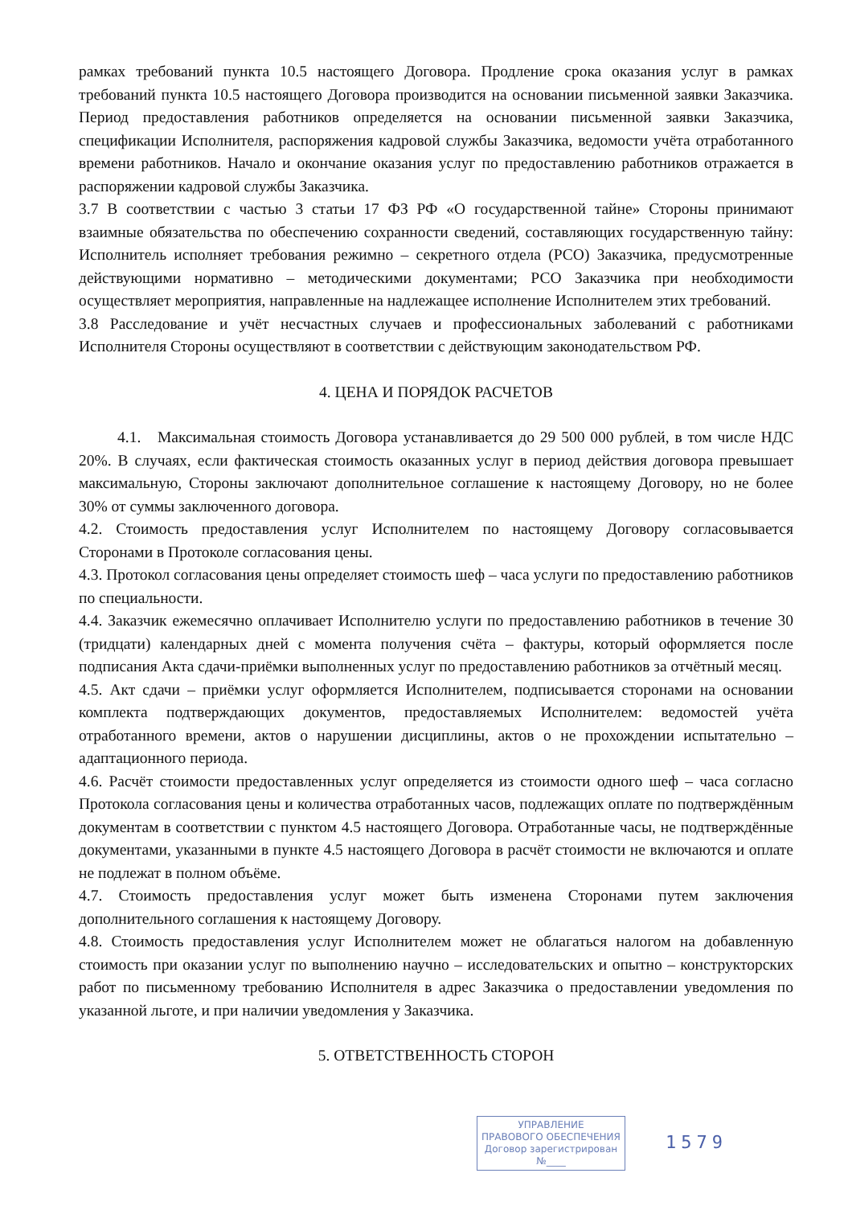рамках требований пункта 10.5 настоящего Договора. Продление срока оказания услуг в рамках требований пункта 10.5 настоящего Договора производится на основании письменной заявки Заказчика. Период предоставления работников определяется на основании письменной заявки Заказчика, спецификации Исполнителя, распоряжения кадровой службы Заказчика, ведомости учёта отработанного времени работников. Начало и окончание оказания услуг по предоставлению работников отражается в распоряжении кадровой службы Заказчика.
3.7 В соответствии с частью 3 статьи 17 ФЗ РФ «О государственной тайне» Стороны принимают взаимные обязательства по обеспечению сохранности сведений, составляющих государственную тайну: Исполнитель исполняет требования режимно – секретного отдела (РСО) Заказчика, предусмотренные действующими нормативно – методическими документами; РСО Заказчика при необходимости осуществляет мероприятия, направленные на надлежащее исполнение Исполнителем этих требований.
3.8 Расследование и учёт несчастных случаев и профессиональных заболеваний с работниками Исполнителя Стороны осуществляют в соответствии с действующим законодательством РФ.
4. ЦЕНА И ПОРЯДОК РАСЧЕТОВ
4.1. Максимальная стоимость Договора устанавливается до 29 500 000 рублей, в том числе НДС 20%. В случаях, если фактическая стоимость оказанных услуг в период действия договора превышает максимальную, Стороны заключают дополнительное соглашение к настоящему Договору, но не более 30% от суммы заключенного договора.
4.2. Стоимость предоставления услуг Исполнителем по настоящему Договору согласовывается Сторонами в Протоколе согласования цены.
4.3. Протокол согласования цены определяет стоимость шеф – часа услуги по предоставлению работников по специальности.
4.4. Заказчик ежемесячно оплачивает Исполнителю услуги по предоставлению работников в течение 30 (тридцати) календарных дней с момента получения счёта – фактуры, который оформляется после подписания Акта сдачи-приёмки выполненных услуг по предоставлению работников за отчётный месяц.
4.5. Акт сдачи – приёмки услуг оформляется Исполнителем, подписывается сторонами на основании комплекта подтверждающих документов, предоставляемых Исполнителем: ведомостей учёта отработанного времени, актов о нарушении дисциплины, актов о не прохождении испытательно – адаптационного периода.
4.6. Расчёт стоимости предоставленных услуг определяется из стоимости одного шеф – часа согласно Протокола согласования цены и количества отработанных часов, подлежащих оплате по подтверждённым документам в соответствии с пунктом 4.5 настоящего Договора. Отработанные часы, не подтверждённые документами, указанными в пункте 4.5 настоящего Договора в расчёт стоимости не включаются и оплате не подлежат в полном объёме.
4.7. Стоимость предоставления услуг может быть изменена Сторонами путем заключения дополнительного соглашения к настоящему Договору.
4.8. Стоимость предоставления услуг Исполнителем может не облагаться налогом на добавленную стоимость при оказании услуг по выполнению научно – исследовательских и опытно – конструкторских работ по письменному требованию Исполнителя в адрес Заказчика о предоставлении уведомления по указанной льготе, и при наличии уведомления у Заказчика.
5. ОТВЕТСТВЕННОСТЬ СТОРОН
УПРАВЛЕНИЕ
ПРАВОВОГО ОБЕСПЕЧЕНИЯ
Договор зарегистрирован №____
1579